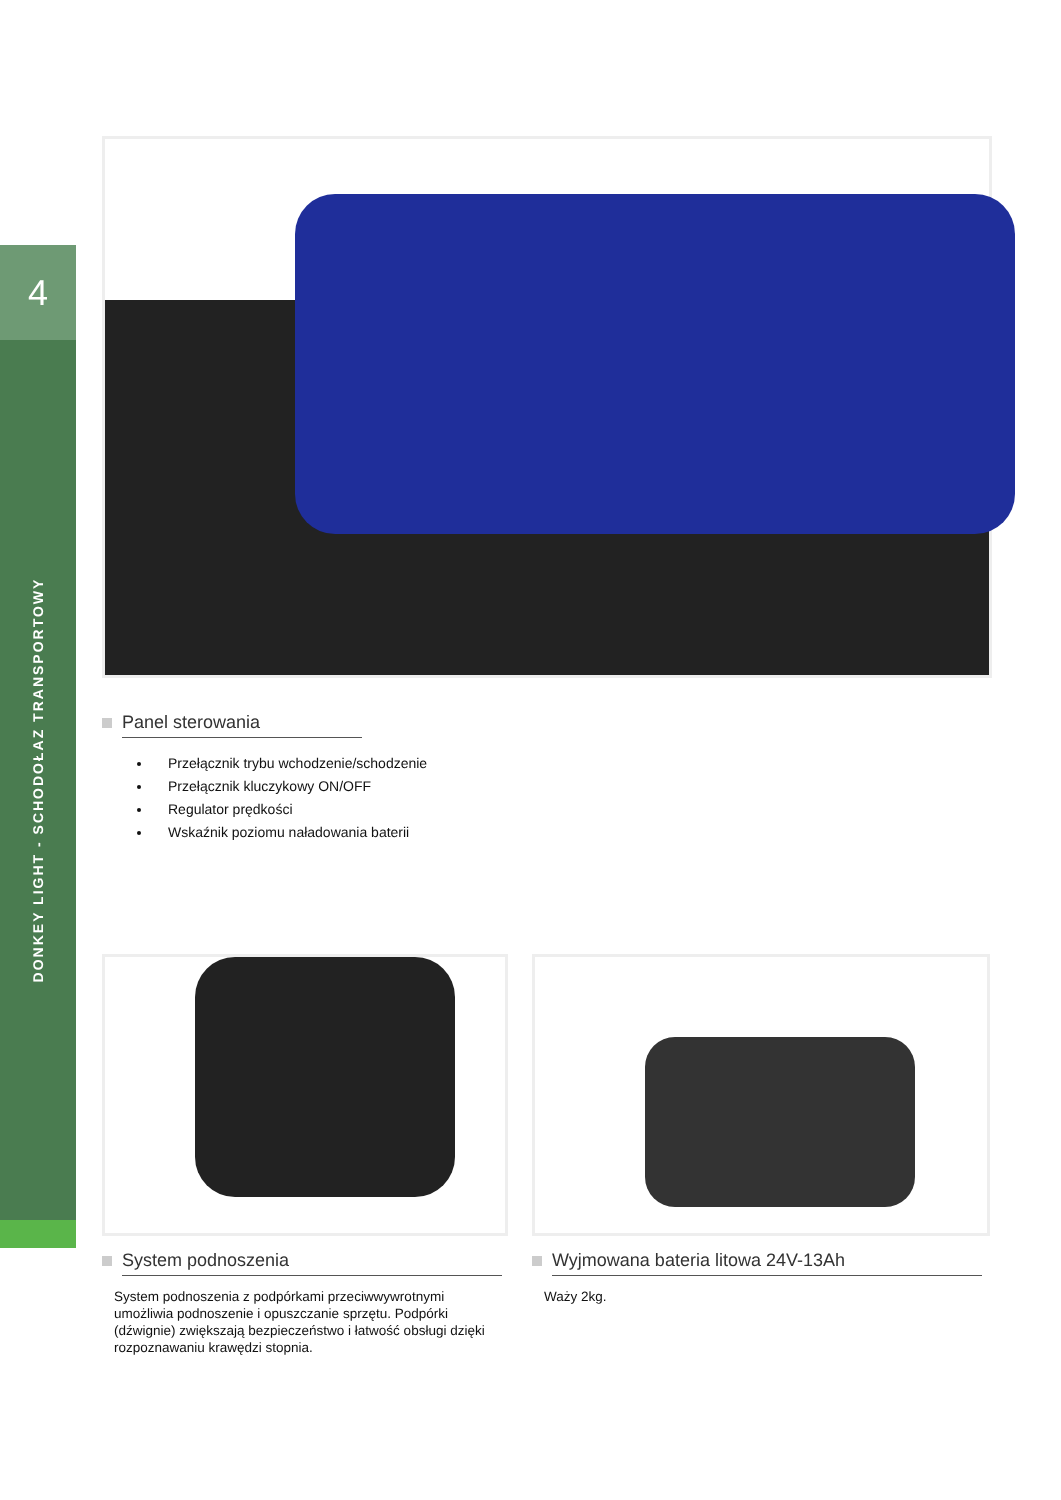4
DONKEY LIGHT - SCHODOŁAZ TRANSPORTOWY
Panel sterowania
Przełącznik trybu wchodzenie/schodzenie
Przełącznik kluczykowy ON/OFF
Regulator prędkości
Wskaźnik poziomu naładowania baterii
System podnoszenia
System podnoszenia z podpórkami przeciwwywrotnymi umożliwia podnoszenie i opuszczanie sprzętu. Podpórki (dźwignie) zwiększają bezpieczeństwo i łatwość obsługi dzięki rozpoznawaniu krawędzi stopnia.
Wyjmowana bateria litowa 24V-13Ah
Waży 2kg.